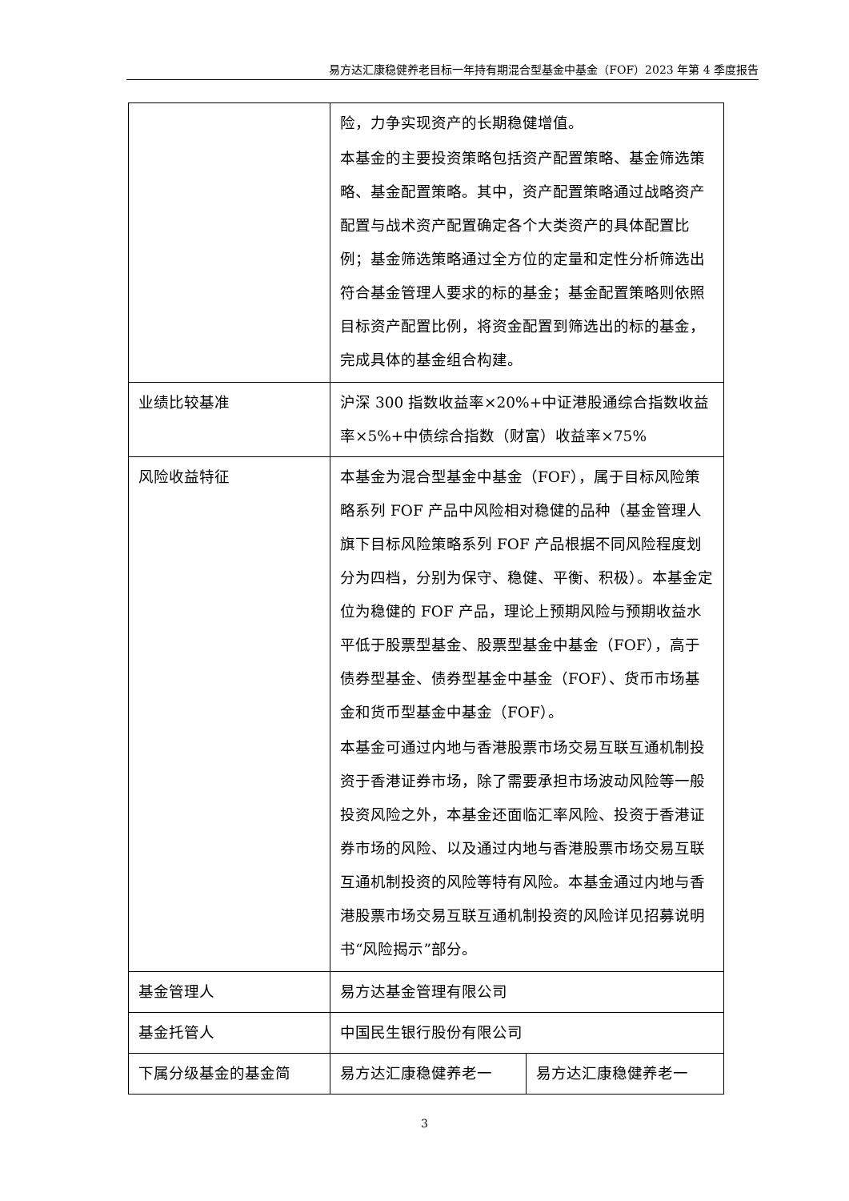易方达汇康稳健养老目标一年持有期混合型基金中基金（FOF）2023 年第 4 季度报告
| | 险，力争实现资产的长期稳健增值。 本基金的主要投资策略包括资产配置策略、基金筛选策略、基金配置策略。其中，资产配置策略通过战略资产配置与战术资产配置确定各个大类资产的具体配置比例；基金筛选策略通过全方位的定量和定性分析筛选出符合基金管理人要求的标的基金；基金配置策略则依照目标资产配置比例，将资金配置到筛选出的标的基金，完成具体的基金组合构建。 | |
| 业绩比较基准 | 沪深 300 指数收益率×20%+中证港股通综合指数收益率×5%+中债综合指数（财富）收益率×75% | |
| 风险收益特征 | 本基金为混合型基金中基金（FOF），属于目标风险策略系列 FOF 产品中风险相对稳健的品种（基金管理人旗下目标风险策略系列 FOF 产品根据不同风险程度划分为四档，分别为保守、稳健、平衡、积极）。本基金定位为稳健的 FOF 产品，理论上预期风险与预期收益水平低于股票型基金、股票型基金中基金（FOF），高于债券型基金、债券型基金中基金（FOF）、货币市场基金和货币型基金中基金（FOF）。 本基金可通过内地与香港股票市场交易互联互通机制投资于香港证券市场，除了需要承担市场波动风险等一般投资风险之外，本基金还面临汇率风险、投资于香港证券市场的风险、以及通过内地与香港股票市场交易互联互通机制投资的风险等特有风险。本基金通过内地与香港股票市场交易互联互通机制投资的风险详见招募说明书“风险揭示”部分。 | |
| 基金管理人 | 易方达基金管理有限公司 | |
| 基金托管人 | 中国民生银行股份有限公司 | |
| 下属分级基金的基金简 | 易方达汇康稳健养老一 | 易方达汇康稳健养老一 |
3